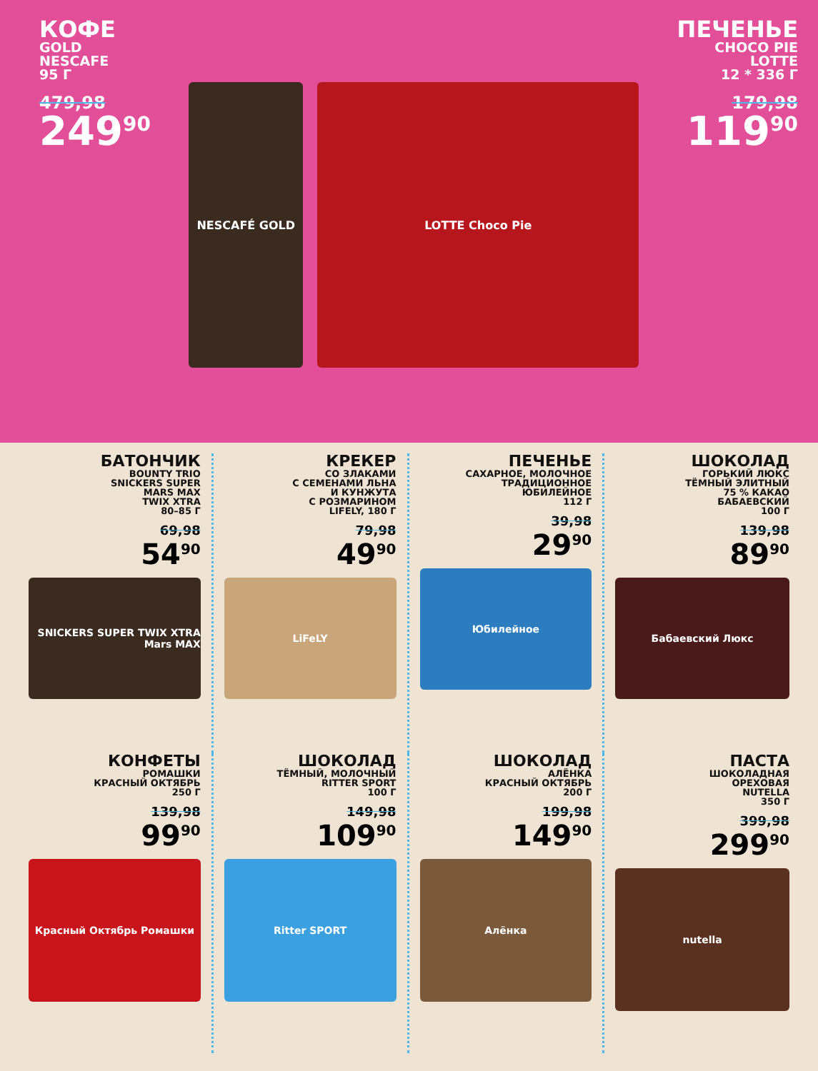КОФЕ
GOLD
NESCAFE
95 Г
479,98
249<sup>90</sup>
NESCAFÉ GOLD LOTTE Choco Pie
ПЕЧЕНЬЕ
CHOCO PIE
LOTTE
12 * 336 Г
179,98
119<sup>90</sup>
БАТОНЧИК
BOUNTY TRIO
SNICKERS SUPER
MARS MAX
TWIX XTRA
80–85 Г
69,98
54<sup>90</sup>
SNICKERS SUPER TWIX XTRA Mars MAX
КРЕКЕР
СО ЗЛАКАМИ
С СЕМЕНАМИ ЛЬНА
И КУНЖУТА
С РОЗМАРИНОМ
LIFELY, 180 Г
79,98
49<sup>90</sup>
LiFeLY
ПЕЧЕНЬЕ
САХАРНОЕ, МОЛОЧНОЕ
ТРАДИЦИОННОЕ
ЮБИЛЕЙНОЕ
112 Г
39,98
29<sup>90</sup>
Юбилейное
ШОКОЛАД
ГОРЬКИЙ ЛЮКС
ТЁМНЫЙ ЭЛИТНЫЙ
75 % КАКАО
БАБАЕВСКИЙ
100 Г
139,98
89<sup>90</sup>
Бабаевский Люкс
КОНФЕТЫ
РОМАШКИ
КРАСНЫЙ ОКТЯБРЬ
250 Г
139,98
99<sup>90</sup>
Красный Октябрь Ромашки
ШОКОЛАД
ТЁМНЫЙ, МОЛОЧНЫЙ
RITTER SPORT
100 Г
149,98
109<sup>90</sup>
Ritter SPORT
ШОКОЛАД
АЛЁНКА
КРАСНЫЙ ОКТЯБРЬ
200 Г
199,98
149<sup>90</sup>
Алёнка
ПАСТА
ШОКОЛАДНАЯ
ОРЕХОВАЯ
NUTELLA
350 Г
399,98
299<sup>90</sup>
nutella